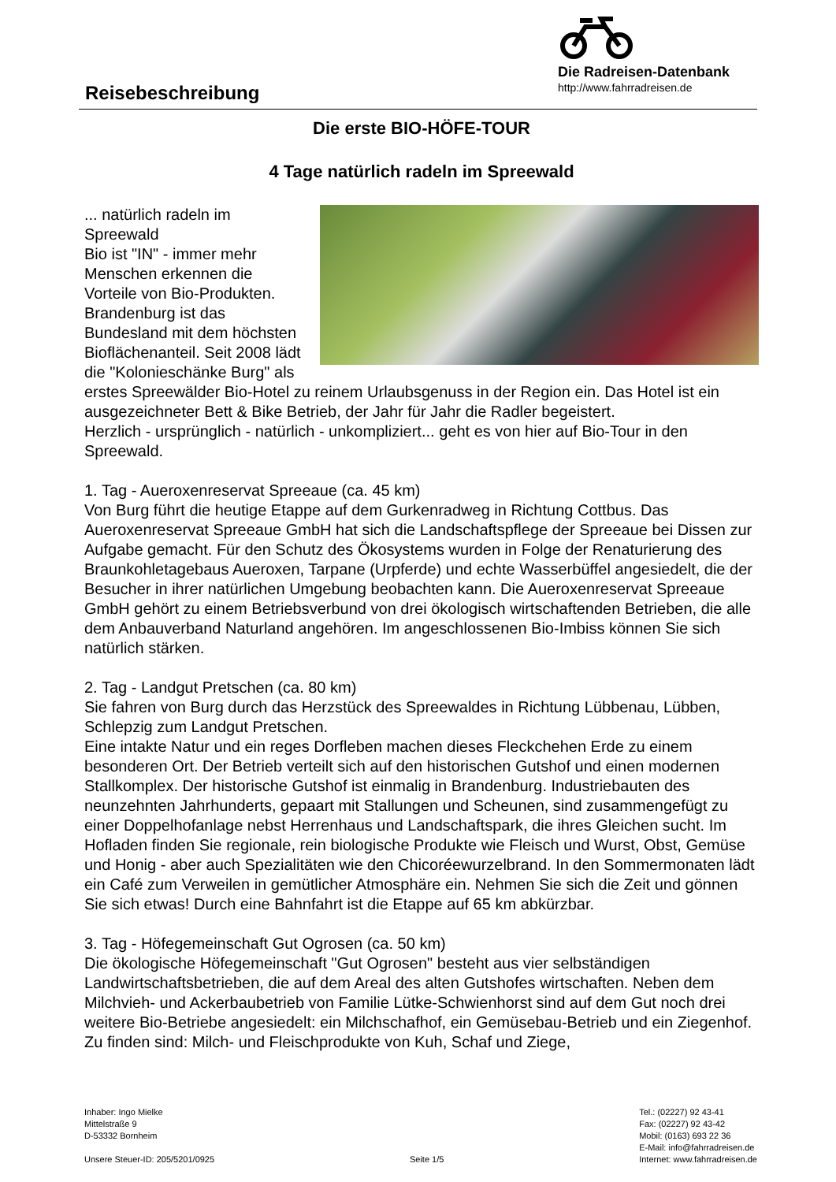Die Radreisen-Datenbank
http://www.fahrradreisen.de
Reisebeschreibung
Die erste BIO-HÖFE-TOUR
4 Tage natürlich radeln im Spreewald
... natürlich radeln im Spreewald
Bio ist "IN" - immer mehr Menschen erkennen die Vorteile von Bio-Produkten. Brandenburg ist das Bundesland mit dem höchsten Bioflächenanteil. Seit 2008 lädt die "Kolonieschänke Burg" als erstes Spreewälder Bio-Hotel zu reinem Urlaubsgenuss in der Region ein. Das Hotel ist ein ausgezeichneter Bett & Bike Betrieb, der Jahr für Jahr die Radler begeistert.
Herzlich - ursprünglich - natürlich - unkompliziert... geht es von hier auf Bio-Tour in den Spreewald.
1. Tag - Aueroxenreservat Spreeaue (ca. 45 km)
Von Burg führt die heutige Etappe auf dem Gurkenradweg in Richtung Cottbus. Das Aueroxenreservat Spreeaue GmbH hat sich die Landschaftspflege der Spreeaue bei Dissen zur Aufgabe gemacht. Für den Schutz des Ökosystems wurden in Folge der Renaturierung des Braunkohletagebaus Aueroxen, Tarpane (Urpferde) und echte Wasserbüffel angesiedelt, die der Besucher in ihrer natürlichen Umgebung beobachten kann. Die Aueroxenreservat Spreeaue GmbH gehört zu einem Betriebsverbund von drei ökologisch wirtschaftenden Betrieben, die alle dem Anbauverband Naturland angehören. Im angeschlossenen Bio-Imbiss können Sie sich natürlich stärken.
2. Tag - Landgut Pretschen (ca. 80 km)
Sie fahren von Burg durch das Herzstück des Spreewaldes in Richtung Lübbenau, Lübben, Schlepzig zum Landgut Pretschen.
Eine intakte Natur und ein reges Dorfleben machen dieses Fleckchehen Erde zu einem besonderen Ort. Der Betrieb verteilt sich auf den historischen Gutshof und einen modernen Stallkomplex. Der historische Gutshof ist einmalig in Brandenburg. Industriebauten des neunzehnten Jahrhunderts, gepaart mit Stallungen und Scheunen, sind zusammengefügt zu einer Doppelhofanlage nebst Herrenhaus und Landschaftspark, die ihres Gleichen sucht. Im Hofladen finden Sie regionale, rein biologische Produkte wie Fleisch und Wurst, Obst, Gemüse und Honig - aber auch Spezialitäten wie den Chicoréewurzelbrand. In den Sommermonaten lädt ein Café zum Verweilen in gemütlicher Atmosphäre ein. Nehmen Sie sich die Zeit und gönnen Sie sich etwas! Durch eine Bahnfahrt ist die Etappe auf 65 km abkürzbar.
3. Tag - Höfegemeinschaft Gut Ogrosen (ca. 50 km)
Die ökologische Höfegemeinschaft "Gut Ogrosen" besteht aus vier selbständigen Landwirtschaftsbetrieben, die auf dem Areal des alten Gutshofes wirtschaften. Neben dem Milchvieh- und Ackerbaubetrieb von Familie Lütke-Schwienhorst sind auf dem Gut noch drei weitere Bio-Betriebe angesiedelt: ein Milchschafhof, ein Gemüsebau-Betrieb und ein Ziegenhof. Zu finden sind: Milch- und Fleischprodukte von Kuh, Schaf und Ziege,
Inhaber: Ingo Mielke
Mittelstraße 9
D-53332 Bornheim
Unsere Steuer-ID: 205/5201/0925
Seite 1/5 Tel.: (02227) 92 43-41
Fax: (02227) 92 43-42
Mobil: (0163) 693 22 36
E-Mail: info@fahrradreisen.de
Internet: www.fahrradreisen.de